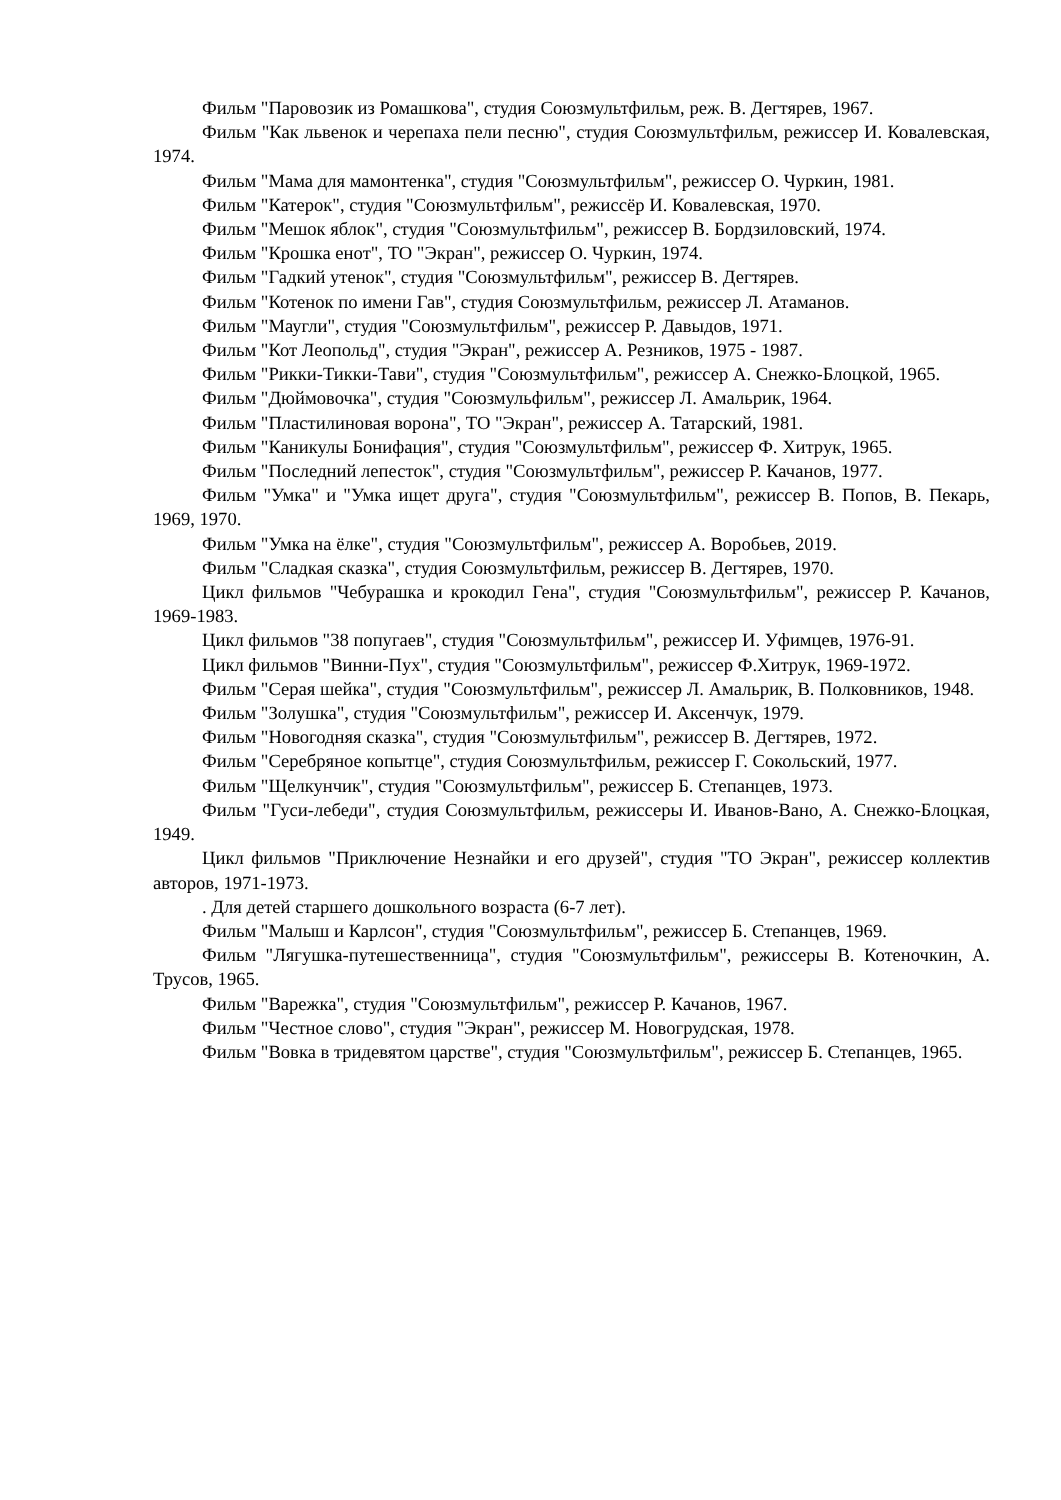Фильм "Паровозик из Ромашкова", студия Союзмультфильм, реж. В. Дегтярев, 1967.
Фильм "Как львенок и черепаха пели песню", студия Союзмультфильм, режиссер И. Ковалевская, 1974.
Фильм "Мама для мамонтенка", студия "Союзмультфильм", режиссер О. Чуркин, 1981.
Фильм "Катерок", студия "Союзмультфильм", режиссёр И. Ковалевская, 1970.
Фильм "Мешок яблок", студия "Союзмультфильм", режиссер В. Бордзиловский, 1974.
Фильм "Крошка енот", ТО "Экран", режиссер О. Чуркин, 1974.
Фильм "Гадкий утенок", студия "Союзмультфильм", режиссер В. Дегтярев.
Фильм "Котенок по имени Гав", студия Союзмультфильм, режиссер Л. Атаманов.
Фильм "Маугли", студия "Союзмультфильм", режиссер Р. Давыдов, 1971.
Фильм "Кот Леопольд", студия "Экран", режиссер А. Резников, 1975 - 1987.
Фильм "Рикки-Тикки-Тави", студия "Союзмультфильм", режиссер А. Снежко-Блоцкой, 1965.
Фильм "Дюймовочка", студия "Союзмульфильм", режиссер Л. Амальрик, 1964.
Фильм "Пластилиновая ворона", ТО "Экран", режиссер А. Татарский, 1981.
Фильм "Каникулы Бонифация", студия "Союзмультфильм", режиссер Ф. Хитрук, 1965.
Фильм "Последний лепесток", студия "Союзмультфильм", режиссер Р. Качанов, 1977.
Фильм "Умка" и "Умка ищет друга", студия "Союзмультфильм", режиссер В. Попов, В. Пекарь, 1969, 1970.
Фильм "Умка на ёлке", студия "Союзмультфильм", режиссер А. Воробьев, 2019.
Фильм "Сладкая сказка", студия Союзмультфильм, режиссер В. Дегтярев, 1970.
Цикл фильмов "Чебурашка и крокодил Гена", студия "Союзмультфильм", режиссер Р. Качанов, 1969-1983.
Цикл фильмов "38 попугаев", студия "Союзмультфильм", режиссер И. Уфимцев, 1976-91.
Цикл фильмов "Винни-Пух", студия "Союзмультфильм", режиссер Ф.Хитрук, 1969-1972.
Фильм "Серая шейка", студия "Союзмультфильм", режиссер Л. Амальрик, В. Полковников, 1948.
Фильм "Золушка", студия "Союзмультфильм", режиссер И. Аксенчук, 1979.
Фильм "Новогодняя сказка", студия "Союзмультфильм", режиссер В. Дегтярев, 1972.
Фильм "Серебряное копытце", студия Союзмультфильм, режиссер Г. Сокольский, 1977.
Фильм "Щелкунчик", студия "Союзмультфильм", режиссер Б. Степанцев, 1973.
Фильм "Гуси-лебеди", студия Союзмультфильм, режиссеры И. Иванов-Вано, А. Снежко-Блоцкая, 1949.
Цикл фильмов "Приключение Незнайки и его друзей", студия "ТО Экран", режиссер коллектив авторов, 1971-1973.
. Для детей старшего дошкольного возраста (6-7 лет).
Фильм "Малыш и Карлсон", студия "Союзмультфильм", режиссер Б. Степанцев, 1969.
Фильм "Лягушка-путешественница", студия "Союзмультфильм", режиссеры В. Котеночкин, А. Трусов, 1965.
Фильм "Варежка", студия "Союзмультфильм", режиссер Р. Качанов, 1967.
Фильм "Честное слово", студия "Экран", режиссер М. Новогрудская, 1978.
Фильм "Вовка в тридевятом царстве", студия "Союзмультфильм", режиссер Б. Степанцев, 1965.